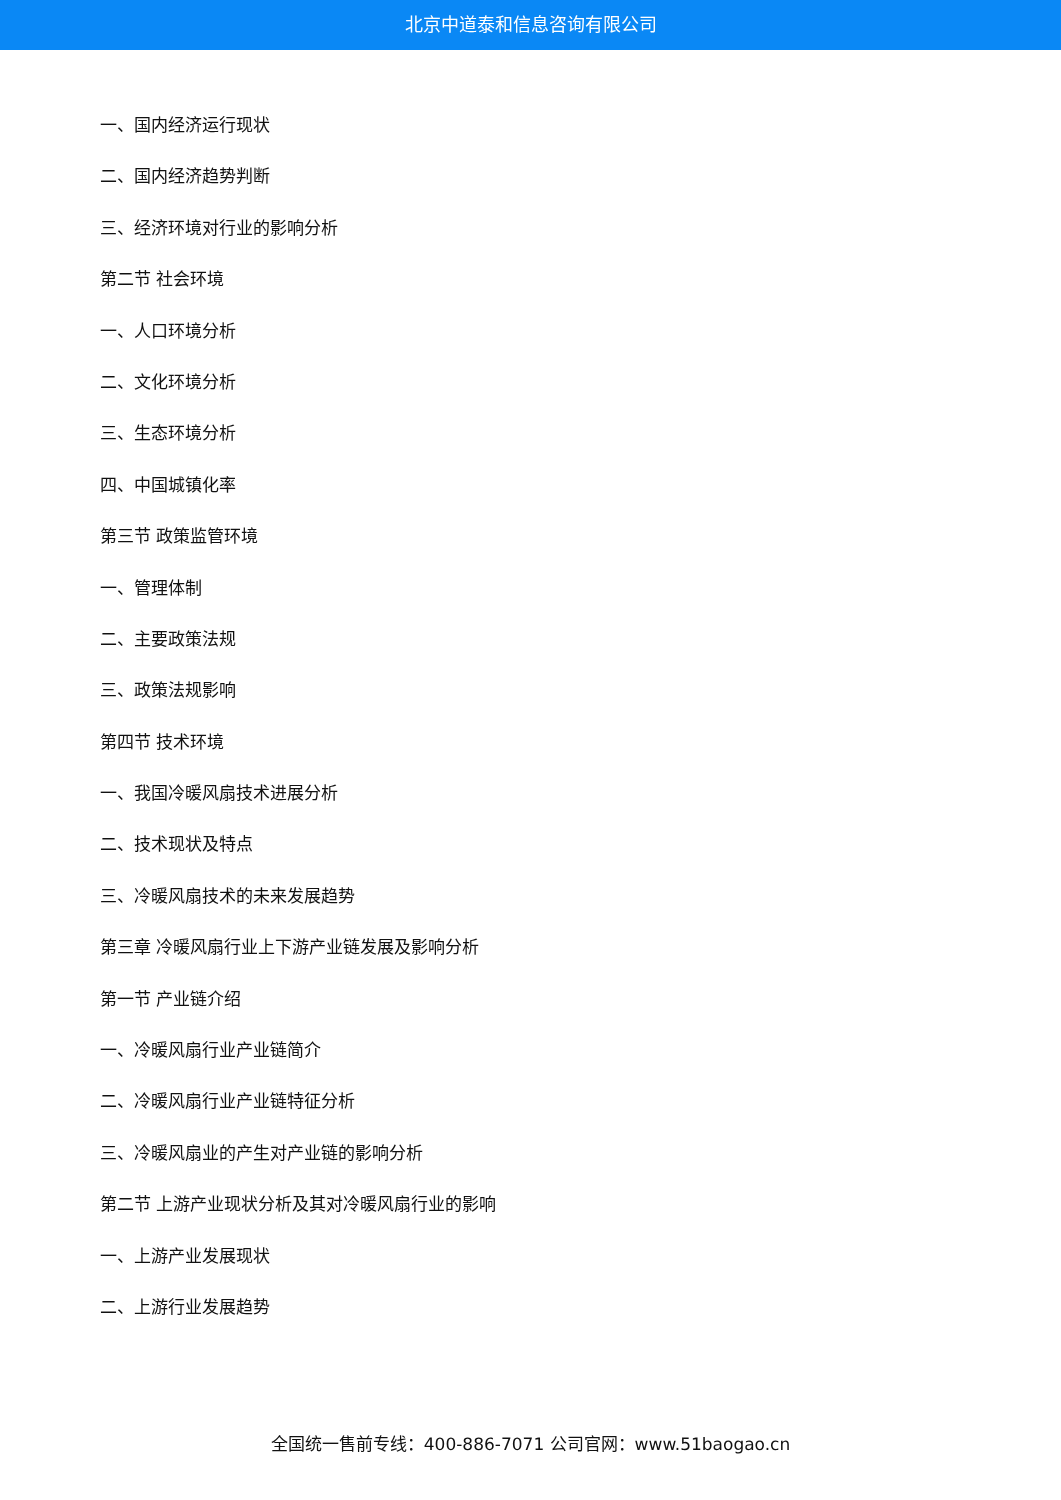北京中道泰和信息咨询有限公司
一、国内经济运行现状
二、国内经济趋势判断
三、经济环境对行业的影响分析
第二节 社会环境
一、人口环境分析
二、文化环境分析
三、生态环境分析
四、中国城镇化率
第三节 政策监管环境
一、管理体制
二、主要政策法规
三、政策法规影响
第四节 技术环境
一、我国冷暖风扇技术进展分析
二、技术现状及特点
三、冷暖风扇技术的未来发展趋势
第三章 冷暖风扇行业上下游产业链发展及影响分析
第一节 产业链介绍
一、冷暖风扇行业产业链简介
二、冷暖风扇行业产业链特征分析
三、冷暖风扇业的产生对产业链的影响分析
第二节 上游产业现状分析及其对冷暖风扇行业的影响
一、上游产业发展现状
二、上游行业发展趋势
全国统一售前专线：400-886-7071 公司官网：www.51baogao.cn